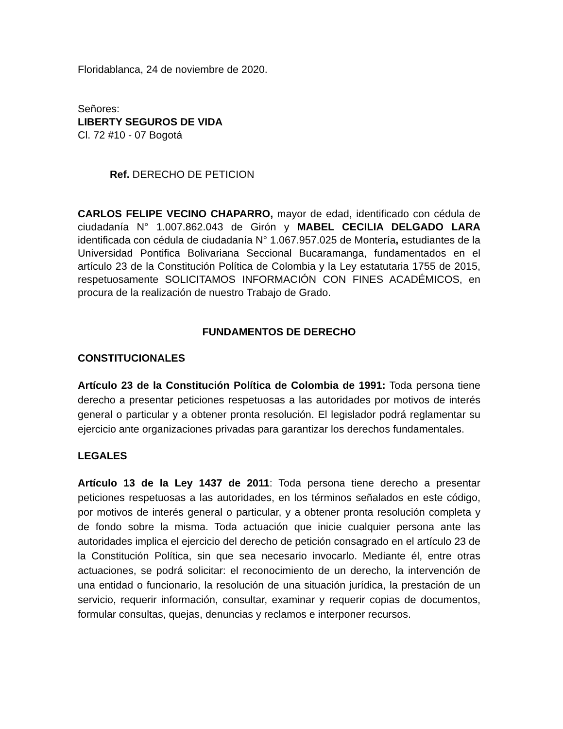Floridablanca, 24 de noviembre de 2020.
Señores:
LIBERTY SEGUROS DE VIDA
Cl. 72 #10 - 07 Bogotá
Ref. DERECHO DE PETICION
CARLOS FELIPE VECINO CHAPARRO, mayor de edad, identificado con cédula de ciudadanía N° 1.007.862.043 de Girón y MABEL CECILIA DELGADO LARA identificada con cédula de ciudadanía N° 1.067.957.025 de Montería, estudiantes de la Universidad Pontifica Bolivariana Seccional Bucaramanga, fundamentados en el artículo 23 de la Constitución Política de Colombia y la Ley estatutaria 1755 de 2015, respetuosamente SOLICITAMOS INFORMACIÓN CON FINES ACADÉMICOS, en procura de la realización de nuestro Trabajo de Grado.
FUNDAMENTOS DE DERECHO
CONSTITUCIONALES
Artículo 23 de la Constitución Política de Colombia de 1991: Toda persona tiene derecho a presentar peticiones respetuosas a las autoridades por motivos de interés general o particular y a obtener pronta resolución. El legislador podrá reglamentar su ejercicio ante organizaciones privadas para garantizar los derechos fundamentales.
LEGALES
Artículo 13 de la Ley 1437 de 2011: Toda persona tiene derecho a presentar peticiones respetuosas a las autoridades, en los términos señalados en este código, por motivos de interés general o particular, y a obtener pronta resolución completa y de fondo sobre la misma. Toda actuación que inicie cualquier persona ante las autoridades implica el ejercicio del derecho de petición consagrado en el artículo 23 de la Constitución Política, sin que sea necesario invocarlo. Mediante él, entre otras actuaciones, se podrá solicitar: el reconocimiento de un derecho, la intervención de una entidad o funcionario, la resolución de una situación jurídica, la prestación de un servicio, requerir información, consultar, examinar y requerir copias de documentos, formular consultas, quejas, denuncias y reclamos e interponer recursos.